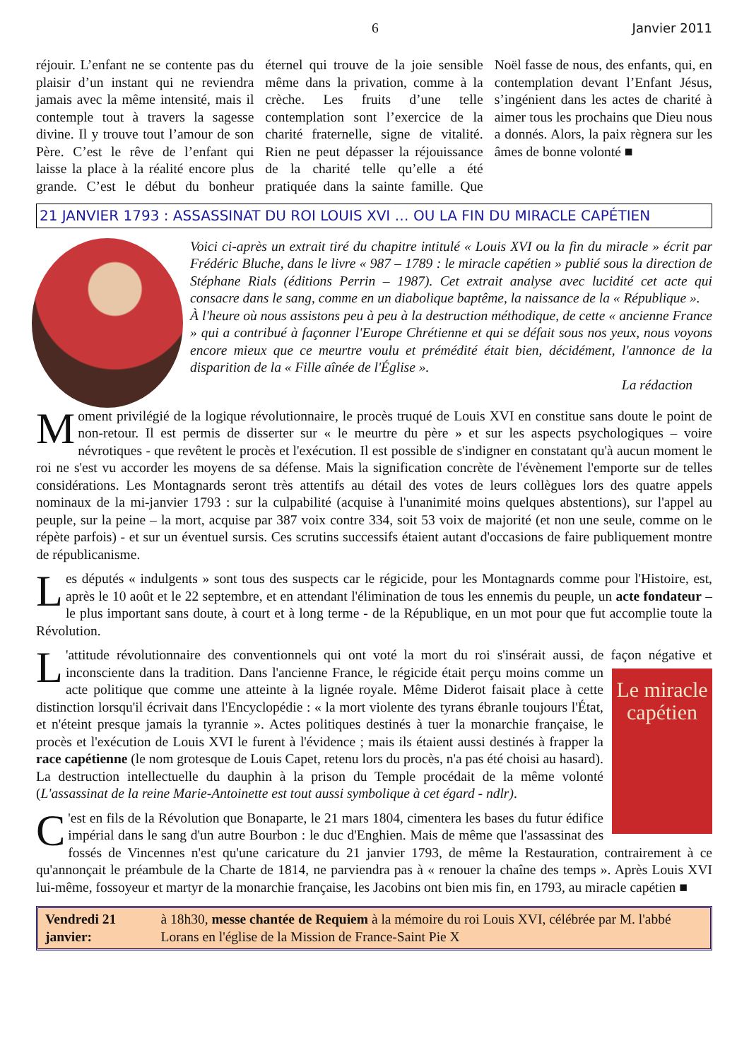6 Janvier 2011
réjouir. L’enfant ne se contente pas du plaisir d’un instant qui ne reviendra jamais avec la même intensité, mais il contemple tout à travers la sagesse divine. Il y trouve tout l’amour de son Père. C’est le rêve de l’enfant qui laisse la place à la réalité encore plus grande. C’est le début du bonheur éternel qui trouve de la joie sensible même dans la privation, comme à la crèche. Les fruits d’une telle contemplation sont l’exercice de la charité fraternelle, signe de vitalité. Rien ne peut dépasser la réjouissance de la charité telle qu’elle a été pratiquée dans la sainte famille. Que Noël fasse de nous, des enfants, qui, en contemplation devant l’Enfant Jésus, s’ingénient dans les actes de charité à aimer tous les prochains que Dieu nous a donnés. Alors, la paix règnera sur les âmes de bonne volonté ■
21 JANVIER 1793 : ASSASSINAT DU ROI LOUIS XVI … OU LA FIN DU MIRACLE CAPÉTIEN
Voici ci-après un extrait tiré du chapitre intitulé « Louis XVI ou la fin du miracle » écrit par Frédéric Bluche, dans le livre « 987 – 1789 : le miracle capétien » publié sous la direction de Stéphane Rials (éditions Perrin – 1987). Cet extrait analyse avec lucidité cet acte qui consacre dans le sang, comme en un diabolique baptême, la naissance de la « République ».
À l'heure où nous assistons peu à peu à la destruction méthodique, de cette « ancienne France » qui a contribué à façonner l'Europe Chrétienne et qui se défait sous nos yeux, nous voyons encore mieux que ce meurtre voulu et prémédité était bien, décidément, l'annonce de la disparition de la « Fille aînée de l'Église ».
La rédaction
Moment privilégié de la logique révolutionnaire, le procès truqué de Louis XVI en constitue sans doute le point de non-retour. Il est permis de disserter sur « le meurtre du père » et sur les aspects psychologiques – voire névrotiques - que revêtent le procès et l'exécution. Il est possible de s'indigner en constatant qu'à aucun moment le roi ne s'est vu accorder les moyens de sa défense. Mais la signification concrète de l'évènement l'emporte sur de telles considérations. Les Montagnards seront très attentifs au détail des votes de leurs collègues lors des quatre appels nominaux de la mi-janvier 1793 : sur la culpabilité (acquise à l'unanimité moins quelques abstentions), sur l'appel au peuple, sur la peine – la mort, acquise par 387 voix contre 334, soit 53 voix de majorité (et non une seule, comme on le répète parfois) - et sur un éventuel sursis. Ces scrutins successifs étaient autant d'occasions de faire publiquement montre de républicanisme.
Les députés « indulgents » sont tous des suspects car le régicide, pour les Montagnards comme pour l'Histoire, est, après le 10 août et le 22 septembre, et en attendant l'élimination de tous les ennemis du peuple, un acte fondateur – le plus important sans doute, à court et à long terme - de la République, en un mot pour que fut accomplie toute la Révolution.
L 'attitude révolutionnaire des conventionnels qui ont voté la mort du roi s'insérait aussi, de façon négative et Le miracle capétien inconsciente dans la tradition. Dans l'ancienne France, le régicide était perçu moins comme un acte politique que comme une atteinte à la lignée royale. Même Diderot faisait place à cette distinction lorsqu'il écrivait dans l'Encyclopédie : « la mort violente des tyrans ébranle toujours l'État, et n'éteint presque jamais la tyrannie ». Actes politiques destinés à tuer la monarchie française, le procès et l'exécution de Louis XVI le furent à l'évidence ; mais ils étaient aussi destinés à frapper la race capétienne (le nom grotesque de Louis Capet, retenu lors du procès, n'a pas été choisi au hasard). La destruction intellectuelle du dauphin à la prison du Temple procédait de la même volonté (L'assassinat de la reine Marie-Antoinette est tout aussi symbolique à cet égard - ndlr).
C 'est en fils de la Révolution que Bonaparte, le 21 mars 1804, cimentera les bases du futur édifice impérial dans le sang d'un autre Bourbon : le duc d'Enghien. Mais de même que l'assassinat des fossés de Vincennes n'est qu'une caricature du 21 janvier 1793, de même la Restauration, contrairement à ce qu'annonçait le préambule de la Charte de 1814, ne parviendra pas à « renouer la chaîne des temps ». Après Louis XVI lui-même, fossoyeur et martyr de la monarchie française, les Jacobins ont bien mis fin, en 1793, au miracle capétien ■
Vendredi 21 janvier: à 18h30, messe chantée de Requiem à la mémoire du roi Louis XVI, célébrée par M. l'abbé Lorans en l'église de la Mission de France-Saint Pie X